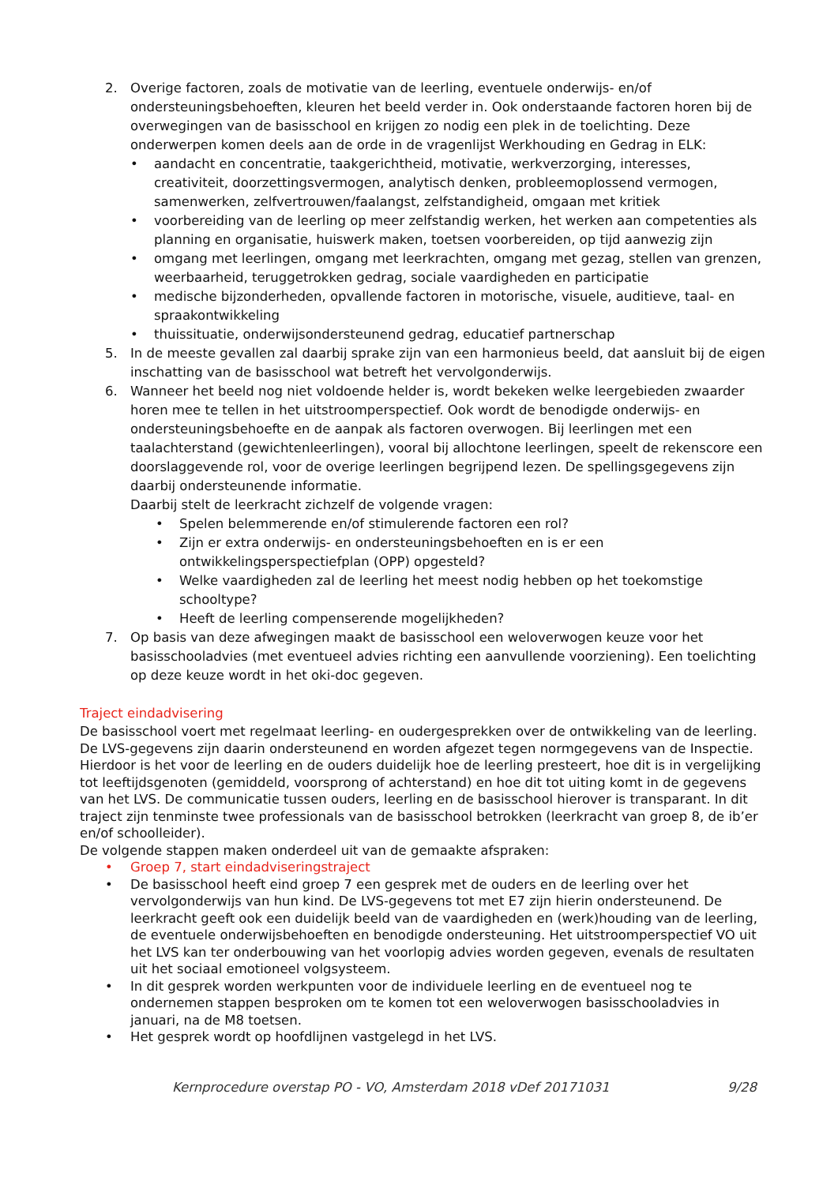2. Overige factoren, zoals de motivatie van de leerling, eventuele onderwijs- en/of ondersteuningsbehoeften, kleuren het beeld verder in. Ook onderstaande factoren horen bij de overwegingen van de basisschool en krijgen zo nodig een plek in de toelichting. Deze onderwerpen komen deels aan de orde in de vragenlijst Werkhouding en Gedrag in ELK:
• aandacht en concentratie, taakgerichtheid, motivatie, werkverzorging, interesses, creativiteit, doorzettingsvermogen, analytisch denken, probleemoplossend vermogen, samenwerken, zelfvertrouwen/faalangst, zelfstandigheid, omgaan met kritiek
• voorbereiding van de leerling op meer zelfstandig werken, het werken aan competenties als planning en organisatie, huiswerk maken, toetsen voorbereiden, op tijd aanwezig zijn
• omgang met leerlingen, omgang met leerkrachten, omgang met gezag, stellen van grenzen, weerbaarheid, teruggetrokken gedrag, sociale vaardigheden en participatie
• medische bijzonderheden, opvallende factoren in motorische, visuele, auditieve, taal- en spraakontwikkeling
• thuissituatie, onderwijsondersteunend gedrag, educatief partnerschap
5. In de meeste gevallen zal daarbij sprake zijn van een harmonieus beeld, dat aansluit bij de eigen inschatting van de basisschool wat betreft het vervolgonderwijs.
6. Wanneer het beeld nog niet voldoende helder is, wordt bekeken welke leergebieden zwaarder horen mee te tellen in het uitstroomperspectief. Ook wordt de benodigde onderwijs- en ondersteuningsbehoefte en de aanpak als factoren overwogen. Bij leerlingen met een taalachterstand (gewichtenleerlingen), vooral bij allochtone leerlingen, speelt de rekenscore een doorslaggevende rol, voor de overige leerlingen begrijpend lezen. De spellingsgegevens zijn daarbij ondersteunende informatie.
Daarbij stelt de leerkracht zichzelf de volgende vragen:
• Spelen belemmerende en/of stimulerende factoren een rol?
• Zijn er extra onderwijs- en ondersteuningsbehoeften en is er een ontwikkelingsperspectiefplan (OPP) opgesteld?
• Welke vaardigheden zal de leerling het meest nodig hebben op het toekomstige schooltype?
• Heeft de leerling compenserende mogelijkheden?
7. Op basis van deze afwegingen maakt de basisschool een weloverwogen keuze voor het basisschooladvies (met eventueel advies richting een aanvullende voorziening). Een toelichting op deze keuze wordt in het oki-doc gegeven.
Traject eindadvisering
De basisschool voert met regelmaat leerling- en oudergesprekken over de ontwikkeling van de leerling. De LVS-gegevens zijn daarin ondersteunend en worden afgezet tegen normgegevens van de Inspectie. Hierdoor is het voor de leerling en de ouders duidelijk hoe de leerling presteert, hoe dit is in vergelijking tot leeftijdsgenoten (gemiddeld, voorsprong of achterstand) en hoe dit tot uiting komt in de gegevens van het LVS. De communicatie tussen ouders, leerling en de basisschool hierover is transparant. In dit traject zijn tenminste twee professionals van de basisschool betrokken (leerkracht van groep 8, de ib’er en/of schoolleider).
De volgende stappen maken onderdeel uit van de gemaakte afspraken:
• Groep 7, start eindadviseringstraject
• De basisschool heeft eind groep 7 een gesprek met de ouders en de leerling over het vervolgonderwijs van hun kind. De LVS-gegevens tot met E7 zijn hierin ondersteunend. De leerkracht geeft ook een duidelijk beeld van de vaardigheden en (werk)houding van de leerling, de eventuele onderwijsbehoeften en benodigde ondersteuning. Het uitstroomperspectief VO uit het LVS kan ter onderbouwing van het voorlopig advies worden gegeven, evenals de resultaten uit het sociaal emotioneel volgsysteem.
• In dit gesprek worden werkpunten voor de individuele leerling en de eventueel nog te ondernemen stappen besproken om te komen tot een weloverwogen basisschooladvies in januari, na de M8 toetsen.
• Het gesprek wordt op hoofdlijnen vastgelegd in het LVS.
Kernprocedure overstap PO - VO, Amsterdam 2018 vDef 20171031 9/28